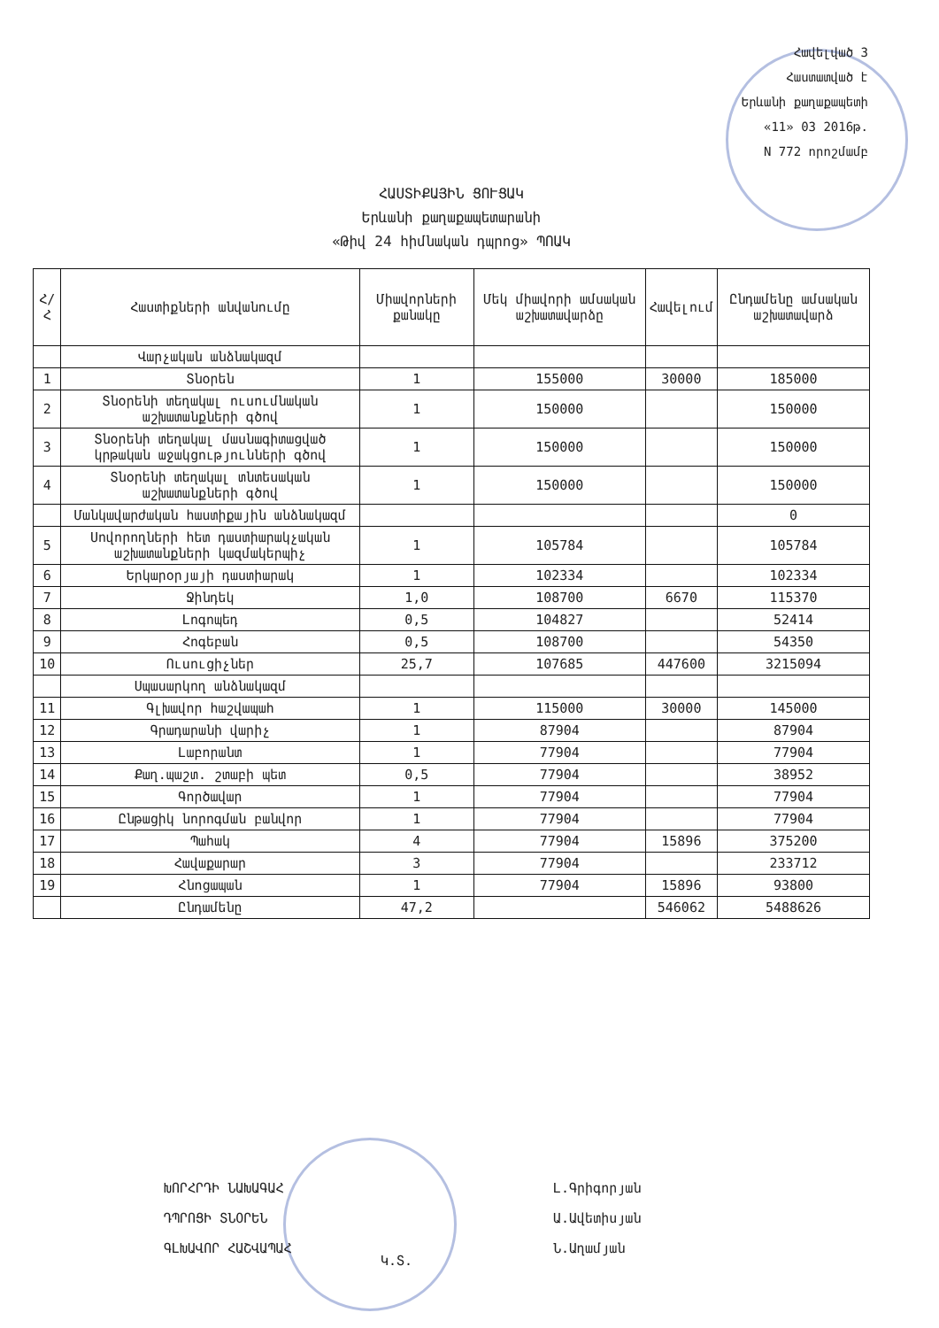Հավելված 3
Հաստատված է
Երևանի քաղաքապետի
«11» 03 2016թ.
N 772 որոշմամբ
ՀԱՍՏԻՔԱՅԻՆ ՑՈՒՑԱԿ
Երևանի քաղաքապետարանի
«Թիվ 24 հիմնական դպրոց» ՊՈԱԿ
| Հ/Հ | Հաստիքների անվանումը | Միավորների քանակը | Մեկ միավորի ամսական աշխատավարձը | Հավելում | Ընդամենը ամսական աշխատավարձ |
| --- | --- | --- | --- | --- | --- |
| | Վարչական անձնակազմ | | | | |
| 1 | Տնօրեն | 1 | 155000 | 30000 | 185000 |
| 2 | Տնօրենի տեղակալ ուսումնական աշխատանքների գծով | 1 | 150000 | | 150000 |
| 3 | Տնօրենի տեղակալ մասնագիտացված կրթական աջակցությունների գծով | 1 | 150000 | | 150000 |
| 4 | Տնօրենի տեղակալ տնտեսական աշխատանքների գծով | 1 | 150000 | | 150000 |
| | Մանկավարժական հաստիքային անձնակազմ | | | | 0 |
| 5 | Սովորողների հետ դաստիարակչական աշխատանքների կազմակերպիչ | 1 | 105784 | | 105784 |
| 6 | Երկարօրյայի դաստիարակ | 1 | 102334 | | 102334 |
| 7 | Ջինդեկ | 1,0 | 108700 | 6670 | 115370 |
| 8 | Լոգոպեդ | 0,5 | 104827 | | 52414 |
| 9 | Հոգեբան | 0,5 | 108700 | | 54350 |
| 10 | Ուսուցիչներ | 25,7 | 107685 | 447600 | 3215094 |
| | Սպասարկող անձնակազմ | | | | |
| 11 | Գլխավոր հաշվապահ | 1 | 115000 | 30000 | 145000 |
| 12 | Գրադարանի վարիչ | 1 | 87904 | | 87904 |
| 13 | Լաբորանտ | 1 | 77904 | | 77904 |
| 14 | Քաղ.պաշտ. շտաբի պետ | 0,5 | 77904 | | 38952 |
| 15 | Գործավար | 1 | 77904 | | 77904 |
| 16 | Ընթացիկ նորոգման բանվոր | 1 | 77904 | | 77904 |
| 17 | Պահակ | 4 | 77904 | 15896 | 375200 |
| 18 | Հավաքարար | 3 | 77904 | | 233712 |
| 19 | Հնոցապան | 1 | 77904 | 15896 | 93800 |
| | Ընդամենը | 47,2 | | 546062 | 5488626 |
ԽՈՐՀՐԴԻ ՆԱԽԱԳԱՀ Լ.Գրիգորյան
ԴՊՐՈՑԻ ՏՆՕՐԵՆ Ա.Ավետիսյան
ԳԼԽԱՎՈՐ ՀԱՇՎԱՊԱՀ Ն.Աղամյան
Կ.Տ.